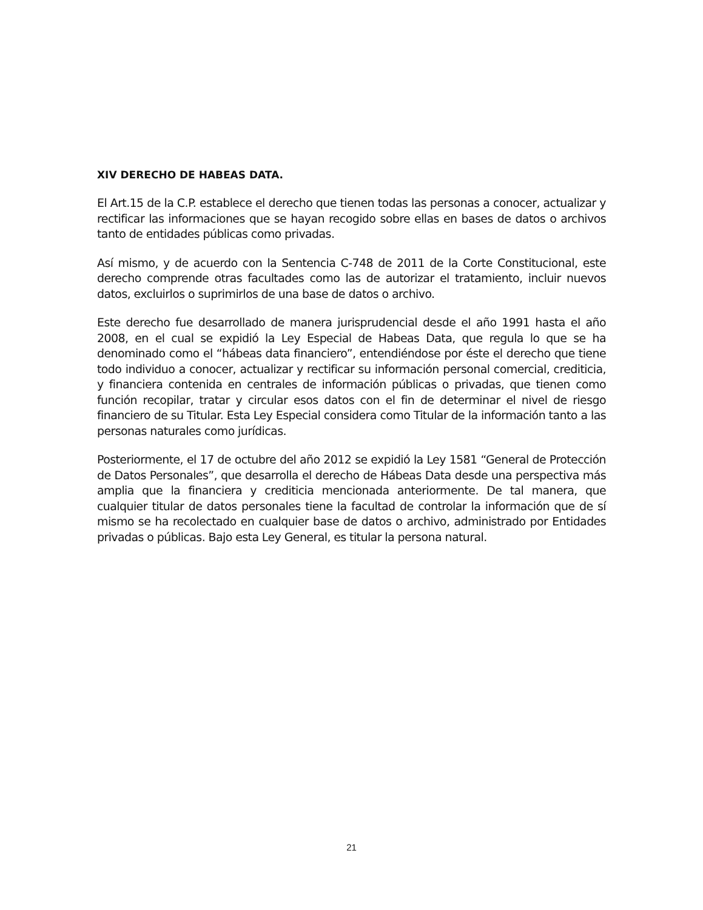XIV DERECHO DE HABEAS DATA.
El Art.15 de la C.P. establece el derecho que tienen todas las personas a conocer, actualizar y rectificar las informaciones que se hayan recogido sobre ellas en bases de datos o archivos tanto de entidades públicas como privadas.
Así mismo, y de acuerdo con la Sentencia C-748 de 2011 de la Corte Constitucional, este derecho comprende otras facultades como las de autorizar el tratamiento, incluir nuevos datos, excluirlos o suprimirlos de una base de datos o archivo.
Este derecho fue desarrollado de manera jurisprudencial desde el año 1991 hasta el año 2008, en el cual se expidió la Ley Especial de Habeas Data, que regula lo que se ha denominado como el “hábeas data financiero”, entendiéndose por éste el derecho que tiene todo individuo a conocer, actualizar y rectificar su información personal comercial, crediticia, y financiera contenida en centrales de información públicas o privadas, que tienen como función recopilar, tratar y circular esos datos con el fin de determinar el nivel de riesgo financiero de su Titular. Esta Ley Especial considera como Titular de la información tanto a las personas naturales como jurídicas.
Posteriormente, el 17 de octubre del año 2012 se expidió la Ley 1581 “General de Protección de Datos Personales”, que desarrolla el derecho de Hábeas Data desde una perspectiva más amplia que la financiera y crediticia mencionada anteriormente. De tal manera, que cualquier titular de datos personales tiene la facultad de controlar la información que de sí mismo se ha recolectado en cualquier base de datos o archivo, administrado por Entidades privadas o públicas. Bajo esta Ley General, es titular la persona natural.
21